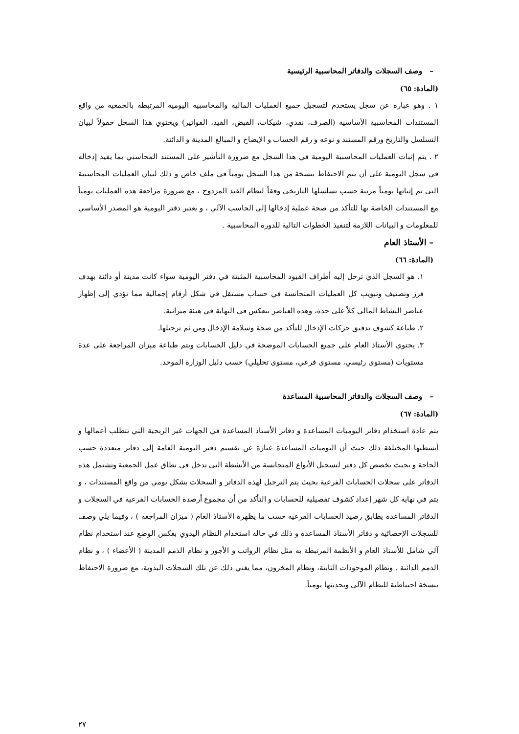– وصف السجلات والدفاتر المحاسبية الرئيسية
(المادة: ٦٥)
١ . وهو عبارة عن سجل يستخدم لتسجيل جميع العمليات المالية والمحاسبية اليومية المرتبطة بالجمعية من واقع المستندات المحاسبية الأساسية (الصرف، نقدي، شيكات، القبض، القيد، الفواتير) ويحتوي هذا السجل حقولاً لبيان التسلسل والتاريخ ورقم المستند و نوعه و رقم الحساب و الإيضاح و المبالغ المدينة و الدائنة.
٢ . يتم إثبات العمليات المحاسبية اليومية في هذا السجل مع ضرورة التأشير على المستند المحاسبي بما يفيد إدخاله في سجل اليومية على أن يتم الاحتفاظ بنسخة من هذا السجل يومياً في ملف خاص و ذلك لبيان العمليات المحاسبية التي تم إثباتها يومياً مرتبة حسب تسلسلها التاريخي وفقاً لنظام القيد المزدوج ، مع ضرورة مراجعة هذه العمليات يومياً مع المستندات الخاصة بها للتأكد من صحة عملية إدخالها إلى الحاسب الآلي ، و يعتبر دفتر اليومية هو المصدر الأساسي للمعلومات و البيانات اللازمة لتنفيذ الخطوات التالية للدورة المحاسبية .
– الأستاذ العام
(المادة: ٦٦)
١. هو السجل الذي ترحل إليه أطراف القيود المحاسبية المثبتة في دفتر اليومية سواء كانت مدينة أو دائنة بهدف فرز وتصنيف وتبويب كل العمليات المتجانسة في حساب مستقل في شكل أرقام إجمالية مما تؤدي إلى إظهار عناصر النشاط المالي كلاً على حده، وهذه العناصر تنعكس في النهاية في هيئة ميزانية.
٢. طباعة كشوف تدقيق حركات الإدخال للتأكد من صحة وسلامة الإدخال ومن ثم ترحيلها.
٣. يحتوي الأستاذ العام على جميع الحسابات الموضحة في دليل الحسابات ويتم طباعة ميزان المراجعة على عدة مستويات (مستوى رئيسي، مستوى فرعي، مستوى تحليلي) حسب دليل الوزارة الموحد.
– وصف السجلات والدفاتر المحاسبية المساعدة
(المادة: ٦٧)
يتم عادة استخدام دفاتر اليوميات المساعدة و دفاتر الأستاذ المساعدة في الجهات غير الربحية التي تتطلب أعمالها و أنشطتها المختلفة ذلك حيث أن اليوميات المساعدة عبارة عن تقسيم دفتر اليومية العامة إلى دفاتر متعددة حسب الحاجة و بحيث يخصص كل دفتر لتسجيل الأنواع المتجانسة من الأنشطة التي تدخل في نطاق عمل الجمعية وتشتمل هذه الدفاتر على سجلات الحسابات الفرعية بحيث يتم الترحيل لهذه الدفاتر و السجلات بشكل يومي من واقع المستندات ، و يتم في نهاية كل شهر إعداد كشوف تفصيلية للحسابات و التأكد من أن مجموع أرصدة الحسابات الفرعية في السجلات و الدفاتر المساعدة يطابق رصيد الحسابات الفرعية حسب ما يظهره الأستاذ العام ( ميزان المراجعة ) ، وفيما يلي وصف للسجلات الإحصائية و دفاتر الأستاذ المساعدة و ذلك في حالة استخدام النظام اليدوي بعكس الوضع عند استخدام نظام آلي شامل للأستاذ العام و الأنظمة المرتبطة به مثل نظام الرواتب و الأجور و نظام الذمم المدينة ( الأعضاء ) ، و نظام الذمم الدائنة . ونظام الموجودات الثابتة، ونظام المخزون، مما يغني ذلك عن تلك السجلات اليدوية، مع ضرورة الاحتفاظ بنسخة احتياطية للنظام الآلي وتحديثها يومياً.
٢٧